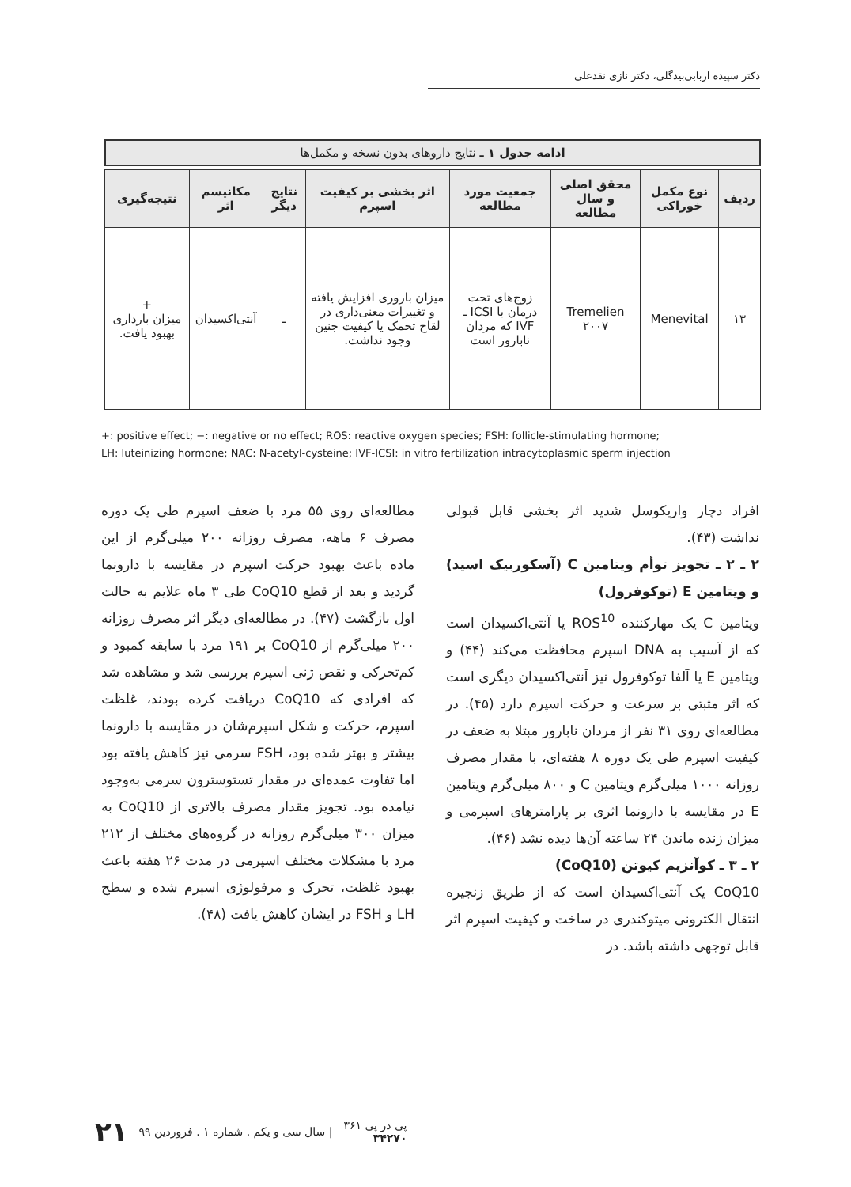دکتر سپیده اربابی‌بیدگلی، دکتر نازی نقدعلی
ادامه جدول ۱ ـ نتایج داروهای بدون نسخه و مکمل‌ها
| ردیف | نوع مکمل خوراکی | محقق اصلی و سال مطالعه | جمعیت مورد مطالعه | اثر بخشی بر کیفیت اسپرم | نتایج دیگر | مکانیسم اثر | نتیجه‌گیری |
| --- | --- | --- | --- | --- | --- | --- | --- |
| ۱۳ | Menevital | Tremelien ۲۰۰۷ | زوج‌های تحت درمان با ICSI ـ IVF که مردان نابارور است | میزان باروری افزایش یافته و تغییرات معنی‌داری در لقاح تخمک یا کیفیت جنین وجود نداشت. | ـ | آنتی‌اکسیدان | + میزان بارداری بهبود یافت. |
+: positive effect; −: negative or no effect; ROS: reactive oxygen species; FSH: follicle-stimulating hormone;
LH: luteinizing hormone; NAC: N-acetyl-cysteine; IVF-ICSI: in vitro fertilization intracytoplasmic sperm injection
افراد دچار واریکوسل شدید اثر بخشی قابل قبولی نداشت (۴۳).
۲ ـ ۲ ـ تجویز توأم ویتامین C (آسکوربیک اسید) و ویتامین E (توکوفرول)
ویتامین C یک مهارکننده ROS<sup>10</sup> یا آنتی‌اکسیدان است که از آسیب به DNA اسپرم محافظت می‌کند (۴۴) و ویتامین E یا آلفا توکوفرول نیز آنتی‌اکسیدان دیگری است که اثر مثبتی بر سرعت و حرکت اسپرم دارد (۴۵). در مطالعه‌ای روی ۳۱ نفر از مردان نابارور مبتلا به ضعف در کیفیت اسپرم طی یک دوره ۸ هفته‌ای، با مقدار مصرف روزانه ۱۰۰۰ میلی‌گرم ویتامین C و ۸۰۰ میلی‌گرم ویتامین E در مقایسه با دارونما اثری بر پارامترهای اسپرمی و میزان زنده ماندن ۲۴ ساعته آن‌ها دیده نشد (۴۶).
۲ ـ ۳ ـ کوآنزیم کیوتن (CoQ10)
CoQ10 یک آنتی‌اکسیدان است که از طریق زنجیره انتقال الکترونی میتوکندری در ساخت و کیفیت اسپرم اثر قابل توجهی داشته باشد. در
مطالعه‌ای روی ۵۵ مرد با ضعف اسپرم طی یک دوره مصرف ۶ ماهه، مصرف روزانه ۲۰۰ میلی‌گرم از این ماده باعث بهبود حرکت اسپرم در مقایسه با دارونما گردید و بعد از قطع CoQ10 طی ۳ ماه علایم به حالت اول بازگشت (۴۷). در مطالعه‌ای دیگر اثر مصرف روزانه ۲۰۰ میلی‌گرم از CoQ10 بر ۱۹۱ مرد با سابقه کمبود و کم‌تحرکی و نقص ژنی اسپرم بررسی شد و مشاهده شد که افرادی که CoQ10 دریافت کرده بودند، غلظت اسپرم، حرکت و شکل اسپرم‌شان در مقایسه با دارونما بیشتر و بهتر شده بود، FSH سرمی نیز کاهش یافته بود اما تفاوت عمده‌ای در مقدار تستوسترون سرمی به‌وجود نیامده بود. تجویز مقدار مصرف بالاتری از CoQ10 به میزان ۳۰۰ میلی‌گرم روزانه در گروه‌های مختلف از ۲۱۲ مرد با مشکلات مختلف اسپرمی در مدت ۲۶ هفته باعث بهبود غلظت، تحرک و مرفولوژی اسپرم شده و سطح LH و FSH در ایشان کاهش یافت (۴۸).
پی در پی ۳۶۱
۳۴۲۷۰ | سال سی و یکم . شماره ۱ . فروردین ۹۹ ۲۱